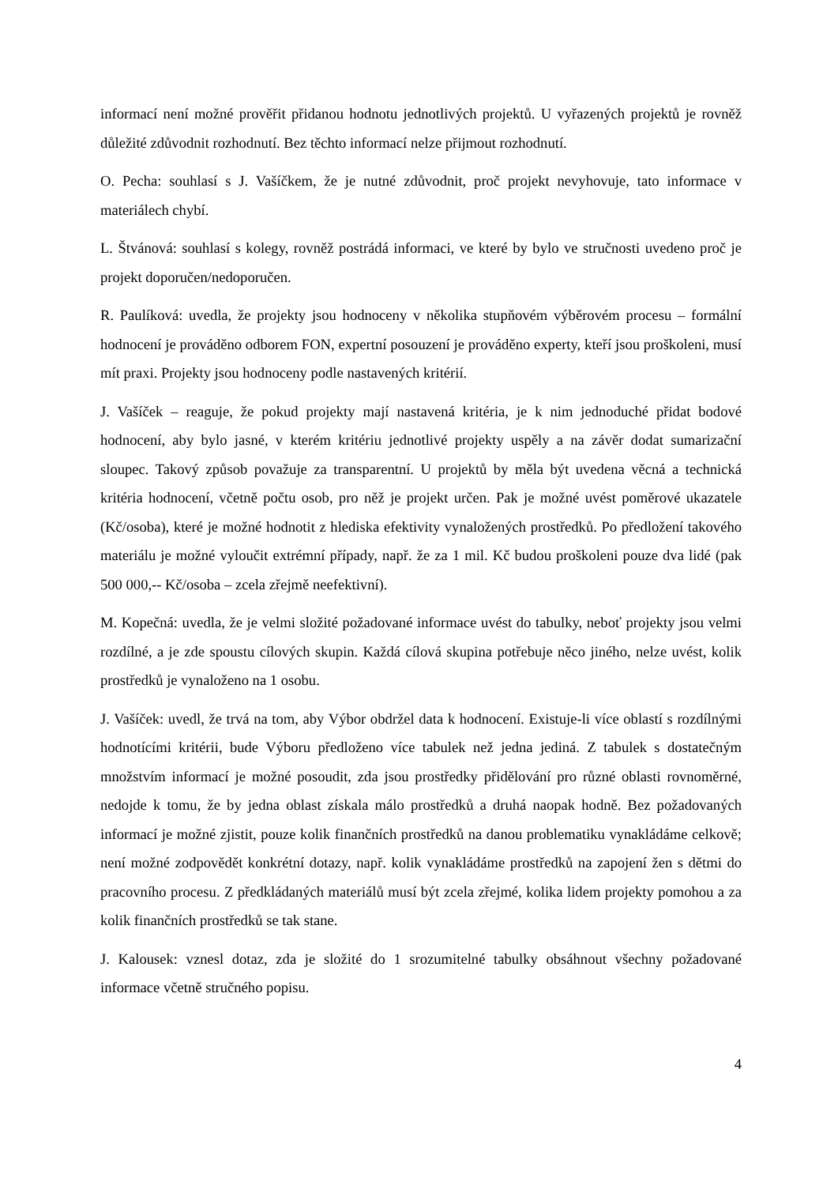informací není možné prověřit přidanou hodnotu jednotlivých projektů. U vyřazených projektů je rovněž důležité zdůvodnit rozhodnutí. Bez těchto informací nelze přijmout rozhodnutí.
O. Pecha: souhlasí s J. Vašíčkem, že je nutné zdůvodnit, proč projekt nevyhovuje, tato informace v materiálech chybí.
L. Štvánová: souhlasí s kolegy, rovněž postrádá informaci, ve které by bylo ve stručnosti uvedeno proč je projekt doporučen/nedoporučen.
R. Paulíková: uvedla, že projekty jsou hodnoceny v několika stupňovém výběrovém procesu – formální hodnocení je prováděno odborem FON, expertní posouzení je prováděno experty, kteří jsou proškoleni, musí mít praxi. Projekty jsou hodnoceny podle nastavených kritérií.
J. Vašíček – reaguje, že pokud projekty mají nastavená kritéria, je k nim jednoduché přidat bodové hodnocení, aby bylo jasné, v kterém kritériu jednotlivé projekty uspěly a na závěr dodat sumarizační sloupec. Takový způsob považuje za transparentní. U projektů by měla být uvedena věcná a technická kritéria hodnocení, včetně počtu osob, pro něž je projekt určen. Pak je možné uvést poměrové ukazatele (Kč/osoba), které je možné hodnotit z hlediska efektivity vynaložených prostředků. Po předložení takového materiálu je možné vyloučit extrémní případy, např. že za 1 mil. Kč budou proškoleni pouze dva lidé (pak 500 000,-- Kč/osoba – zcela zřejmě neefektivní).
M. Kopečná: uvedla, že je velmi složité požadované informace uvést do tabulky, neboť projekty jsou velmi rozdílné, a je zde spoustu cílových skupin. Každá cílová skupina potřebuje něco jiného, nelze uvést, kolik prostředků je vynaloženo na 1 osobu.
J. Vašíček: uvedl, že trvá na tom, aby Výbor obdržel data k hodnocení. Existuje-li více oblastí s rozdílnými hodnotícími kritérii, bude Výboru předloženo více tabulek než jedna jediná. Z tabulek s dostatečným množstvím informací je možné posoudit, zda jsou prostředky přidělování pro různé oblasti rovnoměrné, nedojde k tomu, že by jedna oblast získala málo prostředků a druhá naopak hodně. Bez požadovaných informací je možné zjistit, pouze kolik finančních prostředků na danou problematiku vynakládáme celkově; není možné zodpovědět konkrétní dotazy, např. kolik vynakládáme prostředků na zapojení žen s dětmi do pracovního procesu. Z předkládaných materiálů musí být zcela zřejmé, kolika lidem projekty pomohou a za kolik finančních prostředků se tak stane.
J. Kalousek: vznesl dotaz, zda je složité do 1 srozumitelné tabulky obsáhnout všechny požadované informace včetně stručného popisu.
4